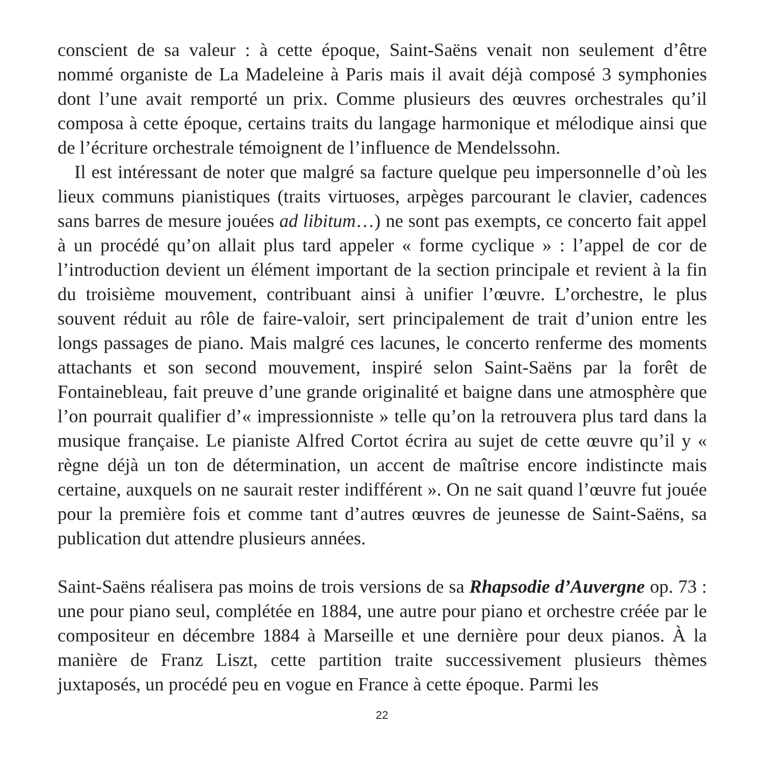conscient de sa valeur : à cette époque, Saint-Saëns venait non seulement d’être nommé organiste de La Madeleine à Paris mais il avait déjà composé 3 symphonies dont l’une avait remporté un prix. Comme plusieurs des œuvres orchestrales qu’il composa à cette époque, certains traits du langage harmonique et mélodique ainsi que de l’écriture orchestrale témoignent de l’influence de Mendelssohn.
Il est intéressant de noter que malgré sa facture quelque peu impersonnelle d’où les lieux communs pianistiques (traits virtuoses, arpèges parcourant le clavier, cadences sans barres de mesure jouées ad libitum…) ne sont pas exempts, ce concerto fait appel à un procédé qu’on allait plus tard appeler « forme cyclique » : l’appel de cor de l’introduction devient un élément important de la section principale et revient à la fin du troisième mouvement, contribuant ainsi à unifier l’œuvre. L’orchestre, le plus souvent réduit au rôle de faire-valoir, sert principalement de trait d’union entre les longs passages de piano. Mais malgré ces lacunes, le concerto renferme des moments attachants et son second mouvement, inspiré selon Saint-Saëns par la forêt de Fontainebleau, fait preuve d’une grande originalité et baigne dans une atmosphère que l’on pourrait qualifier d’« impressionniste » telle qu’on la retrouvera plus tard dans la musique française. Le pianiste Alfred Cortot écrira au sujet de cette œuvre qu’il y « règne déjà un ton de détermination, un accent de maîtrise encore indistincte mais certaine, auxquels on ne saurait rester indifférent ». On ne sait quand l’œuvre fut jouée pour la première fois et comme tant d’autres œuvres de jeunesse de Saint-Saëns, sa publication dut attendre plusieurs années.
Saint-Saëns réalisera pas moins de trois versions de sa Rhapsodie d’Auvergne op. 73 : une pour piano seul, complétée en 1884, une autre pour piano et orchestre créée par le compositeur en décembre 1884 à Marseille et une dernière pour deux pianos. À la manière de Franz Liszt, cette partition traite successivement plusieurs thèmes juxtaposés, un procédé peu en vogue en France à cette époque. Parmi les
22